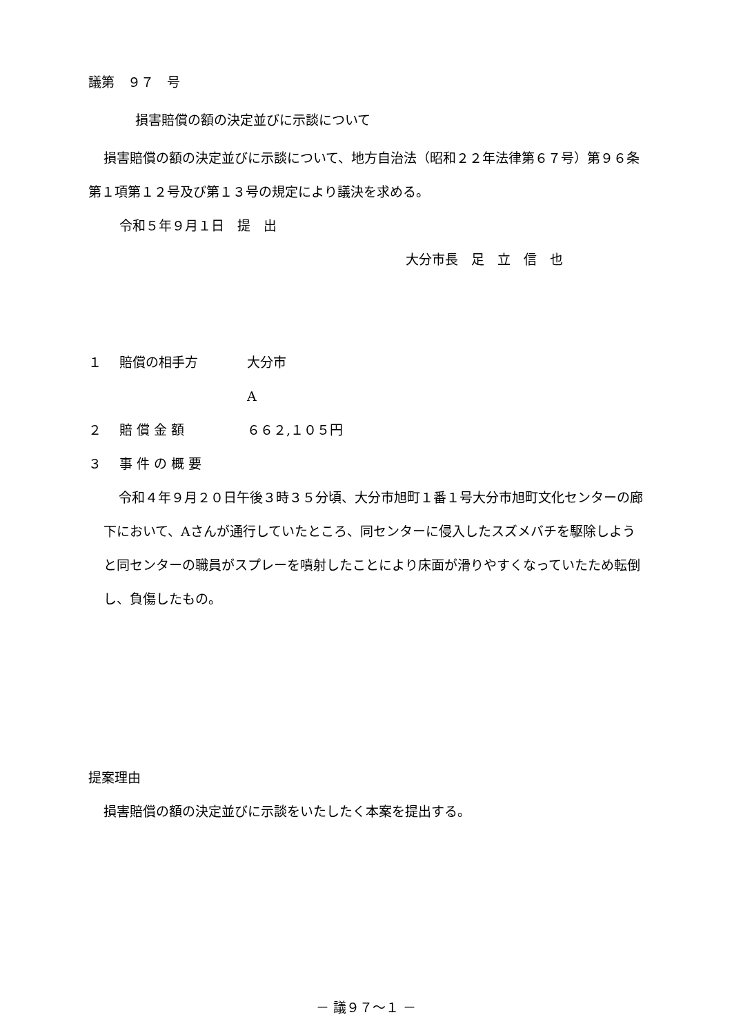議第　９７　号
損害賠償の額の決定並びに示談について
損害賠償の額の決定並びに示談について、地方自治法（昭和２２年法律第６７号）第９６条第１項第１２号及び第１３号の規定により議決を求める。
令和５年９月１日　提　出
大分市長　足　立　信　也
１ 賠償の相手方 大分市
A
２ 賠 償 金 額 ６６２,１０５円
３ 事 件 の 概 要
令和４年９月２０日午後３時３５分頃、大分市旭町１番１号大分市旭町文化センターの廊下において、Aさんが通行していたところ、同センターに侵入したスズメバチを駆除しようと同センターの職員がスプレーを噴射したことにより床面が滑りやすくなっていたため転倒し、負傷したもの。
提案理由
損害賠償の額の決定並びに示談をいたしたく本案を提出する。
－ 議９７～１ －